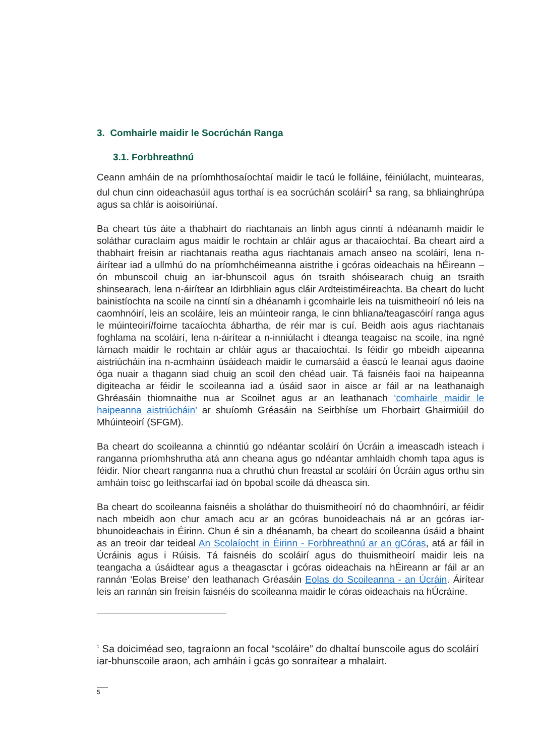3. Comhairle maidir le Socrúchán Ranga
3.1. Forbhreathnú
Ceann amháin de na príomhthosaíochtaí maidir le tacú le folláine, féiniúlacht, muintearas, dul chun cinn oideachasúil agus torthaí is ea socrúchán scoláirí<sup>1</sup> sa rang, sa bhliainghrúpa agus sa chlár is aoisoiriúnaí.
Ba cheart tús áite a thabhairt do riachtanais an linbh agus cinntí á ndéanamh maidir le soláthar curaclaim agus maidir le rochtain ar chláir agus ar thacaíochtaí. Ba cheart aird a thabhairt freisin ar riachtanais reatha agus riachtanais amach anseo na scoláirí, lena n-áirítear iad a ullmhú do na príomhchéimeanna aistrithe i gcóras oideachais na hÉireann – ón mbunscoil chuig an iar-bhunscoil agus ón tsraith shóisearach chuig an tsraith shinsearach, lena n-áirítear an Idirbhliain agus cláir Ardteistiméireachta. Ba cheart do lucht bainistíochta na scoile na cinntí sin a dhéanamh i gcomhairle leis na tuismitheoirí nó leis na caomhnóirí, leis an scoláire, leis an múinteoir ranga, le cinn bhliana/teagascóirí ranga agus le múinteoirí/foirne tacaíochta ábhartha, de réir mar is cuí. Beidh aois agus riachtanais foghlama na scoláirí, lena n-áirítear a n-inniúlacht i dteanga teagaisc na scoile, ina ngné lárnach maidir le rochtain ar chláir agus ar thacaíochtaí. Is féidir go mbeidh aipeanna aistriúcháin ina n-acmhainn úsáideach maidir le cumarsáid a éascú le leanaí agus daoine óga nuair a thagann siad chuig an scoil den chéad uair. Tá faisnéis faoi na haipeanna digiteacha ar féidir le scoileanna iad a úsáid saor in aisce ar fáil ar na leathanaigh Ghréasáin thiomnaithe nua ar Scoilnet agus ar an leathanach ‘comhairle maidir le haipeanna aistriúcháin’ ar shuíomh Gréasáin na Seirbhíse um Fhorbairt Ghairmiúil do Mhúinteoirí (SFGM).
Ba cheart do scoileanna a chinntiú go ndéantar scoláirí ón Úcráin a imeascadh isteach i ranganna príomhshrutha atá ann cheana agus go ndéantar amhlaidh chomh tapa agus is féidir. Níor cheart ranganna nua a chruthú chun freastal ar scoláirí ón Úcráin agus orthu sin amháin toisc go leithscarfaí iad ón bpobal scoile dá dheasca sin.
Ba cheart do scoileanna faisnéis a sholáthar do thuismitheoirí nó do chaomhnóirí, ar féidir nach mbeidh aon chur amach acu ar an gcóras bunoideachais ná ar an gcóras iar-bhunoideachais in Éirinn. Chun é sin a dhéanamh, ba cheart do scoileanna úsáid a bhaint as an treoir dar teideal An Scolaíocht in Éirinn - Forbhreathnú ar an gCóras, atá ar fáil in Úcráinis agus i Rúisis. Tá faisnéis do scoláirí agus do thuismitheoirí maidir leis na teangacha a úsáidtear agus a theagasctar i gcóras oideachais na hÉireann ar fáil ar an rannán ‘Eolas Breise’ den leathanach Gréasáin Eolas do Scoileanna - an Úcráin. Áirítear leis an rannán sin freisin faisnéis do scoileanna maidir le córas oideachais na hÚcráine.
<sup>1</sup> Sa doiciméad seo, tagraíonn an focal “scoláire” do dhaltaí bunscoile agus do scoláirí iar-bhunscoile araon, ach amháin i gcás go sonraítear a mhalairt.
5